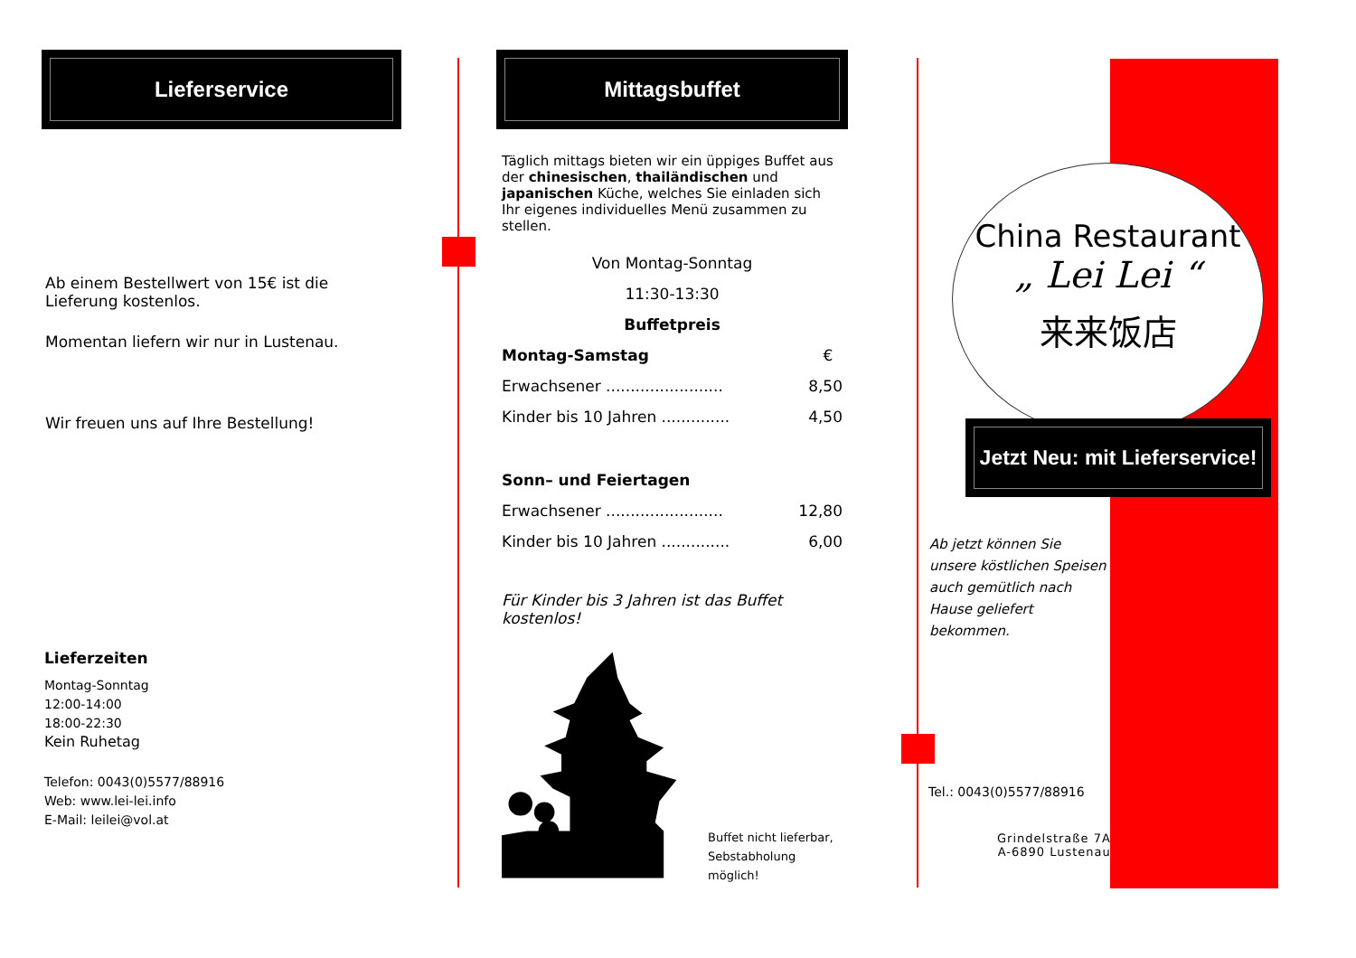Lieferservice
Ab einem Bestellwert von 15€ ist die Lieferung kostenlos.
Momentan liefern wir nur in Lustenau.
Wir freuen uns auf Ihre Bestellung!
Lieferzeiten
Montag-Sonntag
12:00-14:00
18:00-22:30
Kein Ruhetag
Telefon: 0043(0)5577/88916
Web: www.lei-lei.info
E-Mail: leilei@vol.at
Mittagsbuffet
Täglich mittags bieten wir ein üppiges Buffet aus der chinesischen, thailändischen und japanischen Küche, welches Sie einladen sich Ihr eigenes individuelles Menü zusammen zu stellen.
Von Montag-Sonntag
11:30-13:30
Buffetpreis
Montag-Samstag €
Erwachsener ........................ 8,50
Kinder bis 10 Jahren .............. 4,50
Sonn– und Feiertagen
Erwachsener ........................ 12,80
Kinder bis 10 Jahren .............. 6,00
Für Kinder bis 3 Jahren ist das Buffet kostenlos!
Buffet nicht lieferbar,
Sebstabholung möglich!
China Restaurant
„ Lei Lei “
来来饭店
Jetzt Neu: mit Lieferservice!
Ab jetzt können Sie unsere köstlichen Speisen auch gemütlich nach Hause geliefert bekommen.
Tel.: 0043(0)5577/88916
Grindelstraße 7A
A-6890 Lustenau